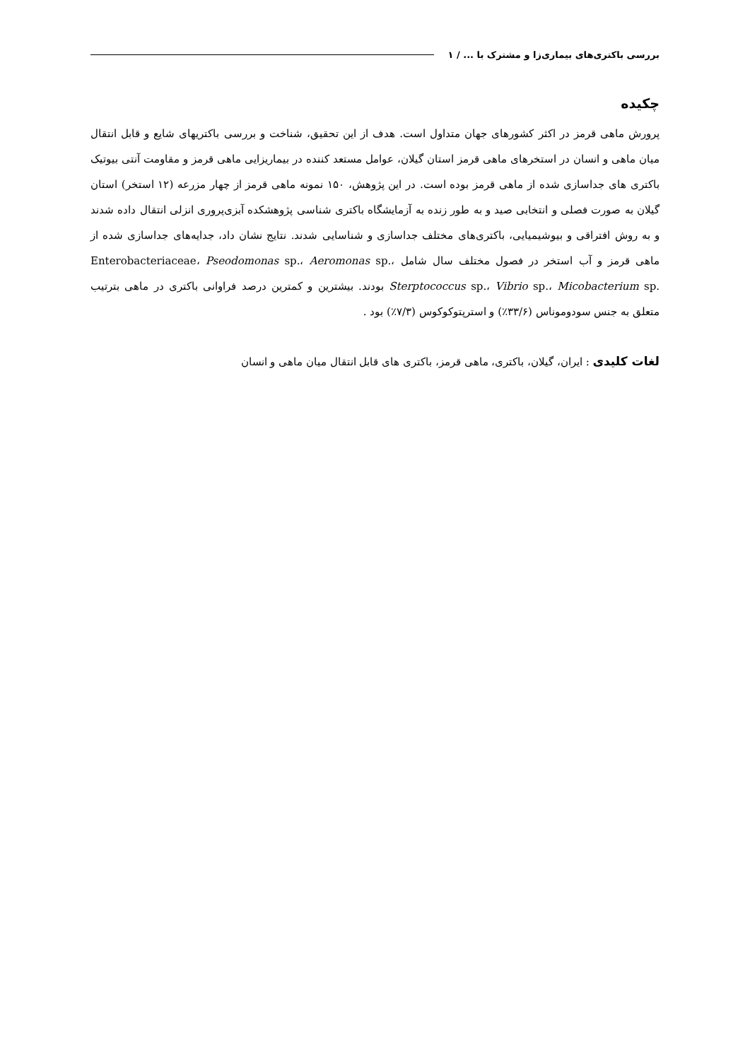بررسی باکتری‌های بیماری‌زا و مشترک با ... / ۱
چکیده
پرورش ماهی قرمز در اکثر کشورهای جهان متداول است. هدف از این تحقیق، شناخت و بررسی باکتریهای شایع و قابل انتقال میان ماهی و انسان در استخرهای ماهی قرمز استان گیلان، عوامل مستعد کننده در بیماریزایی ماهی قرمز و مقاومت آنتی بیوتیک باکتری های جداسازی شده از ماهی قرمز بوده است. در این پژوهش، ۱۵۰ نمونه ماهی قرمز از چهار مزرعه (۱۲ استخر) استان گیلان به صورت فصلی و انتخابی صید و به طور زنده به آزمایشگاه باکتری شناسی پژوهشکده آبزی‌پروری انزلی انتقال داده شدند و به روش افتراقی و بیوشیمیایی، باکتری‌های مختلف جداسازی و شناسایی شدند. نتایج نشان داد، جدایه‌های جداسازی شده از ماهی قرمز و آب استخر در فصول مختلف سال شامل Enterobacteriaceae، Pseodomonas sp.، Aeromonas sp.، Sterptococcus sp.، Vibrio sp.، Micobacterium sp. بودند. بیشترین و کمترین درصد فراوانی باکتری در ماهی بترتیب متعلق به جنس سودوموناس (۳۳/۶٪) و استرپتوکوکوس (۷/۳٪) بود .
لغات کلیدی : ایران، گیلان، باکتری، ماهی قرمز، باکتری های قابل انتقال میان ماهی و انسان